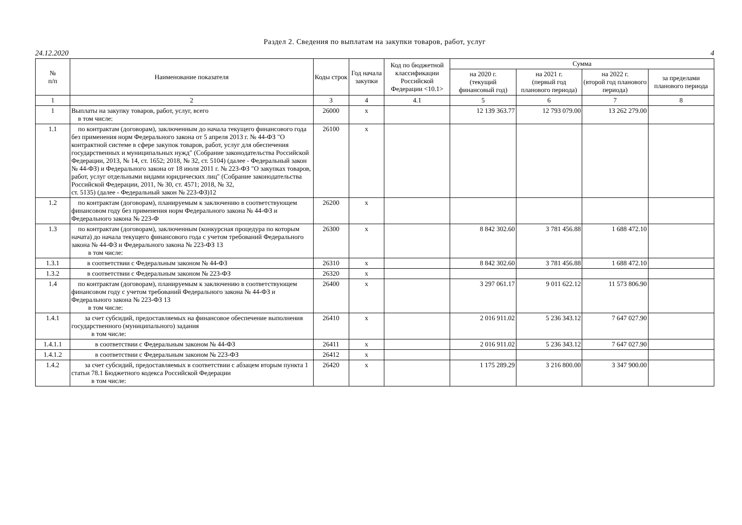Раздел 2. Сведения по выплатам на закупки товаров, работ, услуг
24.12.2020 4
| № п/п | Наименование показателя | Коды строк | Год начала закупки | Код по бюджетной классификации Российской Федерации <10.1> | Сумма | | | |
| --- | --- | --- | --- | --- | --- | --- | --- | --- |
| | | | | | на 2020 г. (текущий финансовый год) | на 2021 г. (первый год планового периода) | на 2022 г. (второй год планового периода) | за пределами планового периода |
| 1 | 2 | 3 | 4 | 4.1 | 5 | 6 | 7 | 8 |
| 1 | Выплаты на закупку товаров, работ, услуг, всего в том числе: | 26000 | x | | 12 139 363.77 | 12 793 079.00 | 13 262 279.00 | |
| 1.1 | по контрактам (договорам), заключенным до начала текущего финансового года без применения норм Федерального закона от 5 апреля 2013 г. № 44-ФЗ "О контрактной системе в сфере закупок товаров, работ, услуг для обеспечения государственных и муниципальных нужд" (Собрание законодательства Российской Федерации, 2013, № 14, ст. 1652; 2018, № 32, ст. 5104) (далее - Федеральный закон № 44-ФЗ) и Федерального закона от 18 июля 2011 г. № 223-ФЗ "О закупках товаров, работ, услуг отдельными видами юридических лиц" (Собрание законодательства Российской Федерации, 2011, № 30, ст. 4571; 2018, № 32, ст. 5135) (далее - Федеральный закон № 223-ФЗ)12 | 26100 | x | | | | | |
| 1.2 | по контрактам (договорам), планируемым к заключению в соответствующем финансовом году без применения норм Федерального закона № 44-ФЗ и Федерального закона № 223-Ф | 26200 | x | | | | | |
| 1.3 | по контрактам (договорам), заключенным (конкурсная процедура по которым начата) до начала текущего финансового года с учетом требований Федерального закона № 44-ФЗ и Федерального закона № 223-ФЗ 13 в том числе: | 26300 | x | | 8 842 302.60 | 3 781 456.88 | 1 688 472.10 | |
| 1.3.1 | в соответствии с Федеральным законом № 44-ФЗ | 26310 | x | | 8 842 302.60 | 3 781 456.88 | 1 688 472.10 | |
| 1.3.2 | в соответствии с Федеральным законом № 223-ФЗ | 26320 | x | | | | | |
| 1.4 | по контрактам (договорам), планируемым к заключению в соответствующем финансовом году с учетом требований Федерального закона № 44-ФЗ и Федерального закона № 223-ФЗ 13 в том числе: | 26400 | x | | 3 297 061.17 | 9 011 622.12 | 11 573 806.90 | |
| 1.4.1 | за счет субсидий, предоставляемых на финансовое обеспечение выполнения государственного (муниципального) задания в том числе: | 26410 | x | | 2 016 911.02 | 5 236 343.12 | 7 647 027.90 | |
| 1.4.1.1 | в соответствии с Федеральным законом № 44-ФЗ | 26411 | x | | 2 016 911.02 | 5 236 343.12 | 7 647 027.90 | |
| 1.4.1.2 | в соответствии с Федеральным законом № 223-ФЗ | 26412 | x | | | | | |
| 1.4.2 | за счет субсидий, предоставляемых в соответствии с абзацем вторым пункта 1 статьи 78.1 Бюджетного кодекса Российской Федерации в том числе: | 26420 | x | | 1 175 289.29 | 3 216 800.00 | 3 347 900.00 | |